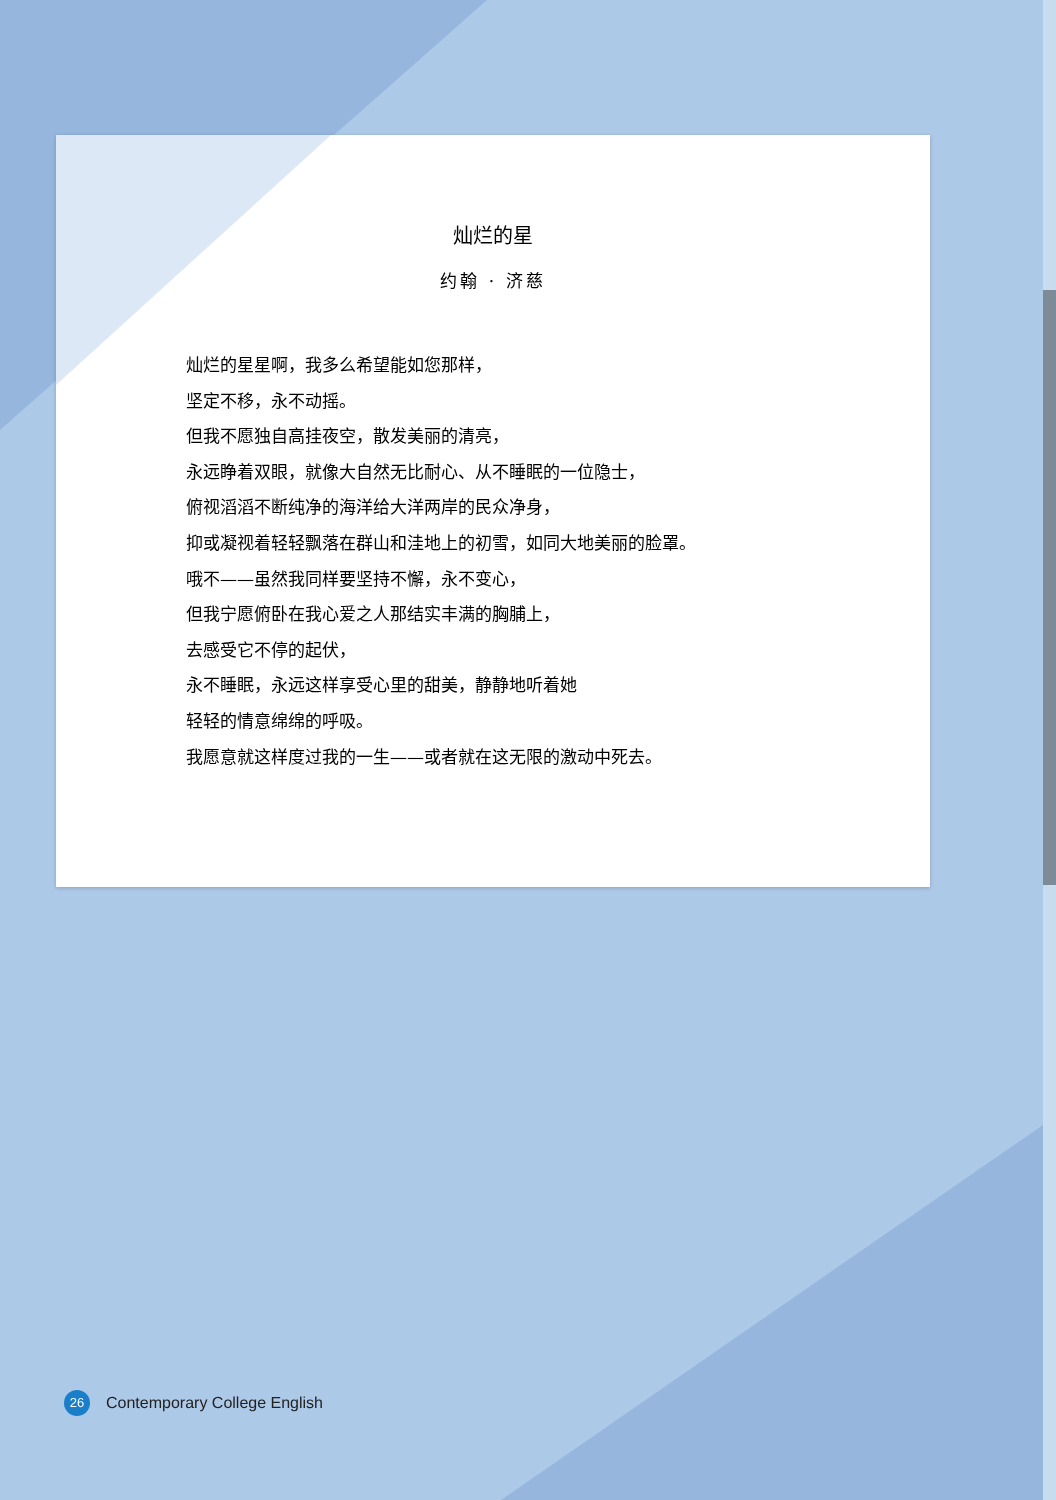灿烂的星
约翰 · 济慈
灿烂的星星啊，我多么希望能如您那样，
坚定不移，永不动摇。
但我不愿独自高挂夜空，散发美丽的清亮，
永远睁着双眼，就像大自然无比耐心、从不睡眠的一位隐士，
俯视滔滔不断纯净的海洋给大洋两岸的民众净身，
抑或凝视着轻轻飘落在群山和洼地上的初雪，如同大地美丽的脸罩。
哦不——虽然我同样要坚持不懈，永不变心，
但我宁愿俯卧在我心爱之人那结实丰满的胸脯上，
去感受它不停的起伏，
永不睡眠，永远这样享受心里的甜美，静静地听着她
轻轻的情意绵绵的呼吸。
我愿意就这样度过我的一生——或者就在这无限的激动中死去。
26
Contemporary College English